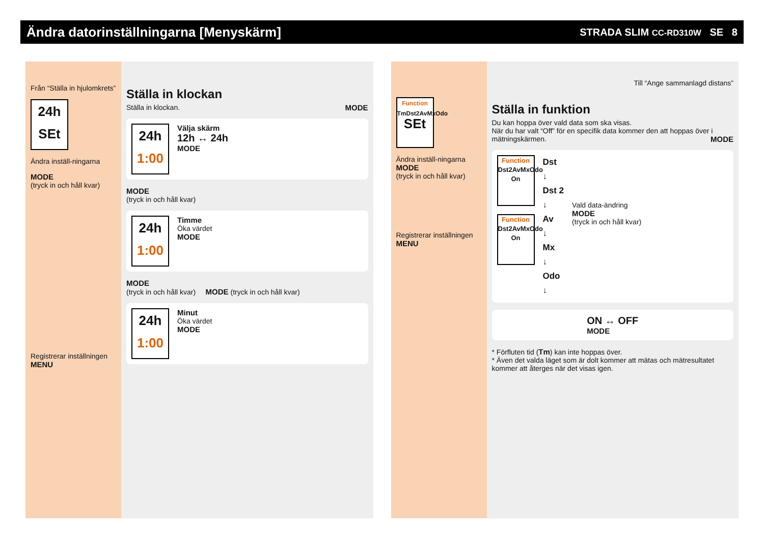Ändra datorinställningarna [Menyskärm]
STRADA SLIM CC-RD310W SE 8
Från “Ställa in hjulomkrets”
24h
SEt
Ändra inställ-ningarna
MODE
(tryck in och håll kvar)
Registrerar inställningen
MENU
Ställa in klockan
Ställa in klockan. MODE
24h
1:00
Välja skärm
12h ↔ 24h
MODE
MODE
(tryck in och håll kvar)
24h
1:00
Timme
Öka värdet
MODE
MODE
(tryck in och håll kvar) MODE (tryck in och håll kvar)
24h
1:00
Minut
Öka värdet
MODE
Function
TmDst2AvMxOdo
SEt
Ändra inställ-ningarna
MODE
(tryck in och håll kvar)
Registrerar inställningen
MENU
Till “Ange sammanlagd distans”
Ställa in funktion
Du kan hoppa över vald data som ska visas.
När du har valt “Off” för en specifik data kommer den att hoppas över i mätningskärmen. MODE
Function
Dst2AvMxOdo
On
Function
Dst2AvMxOdo
On
Dst
↓
Dst 2
↓
Av
↓
Mx
↓
Odo
↓
Vald data-ändring
MODE
(tryck in och håll kvar)
ON ↔ OFF
MODE
* Förfluten tid (Tm) kan inte hoppas över.
* Även det valda läget som är dolt kommer att mätas och mätresultatet kommer att återges när det visas igen.